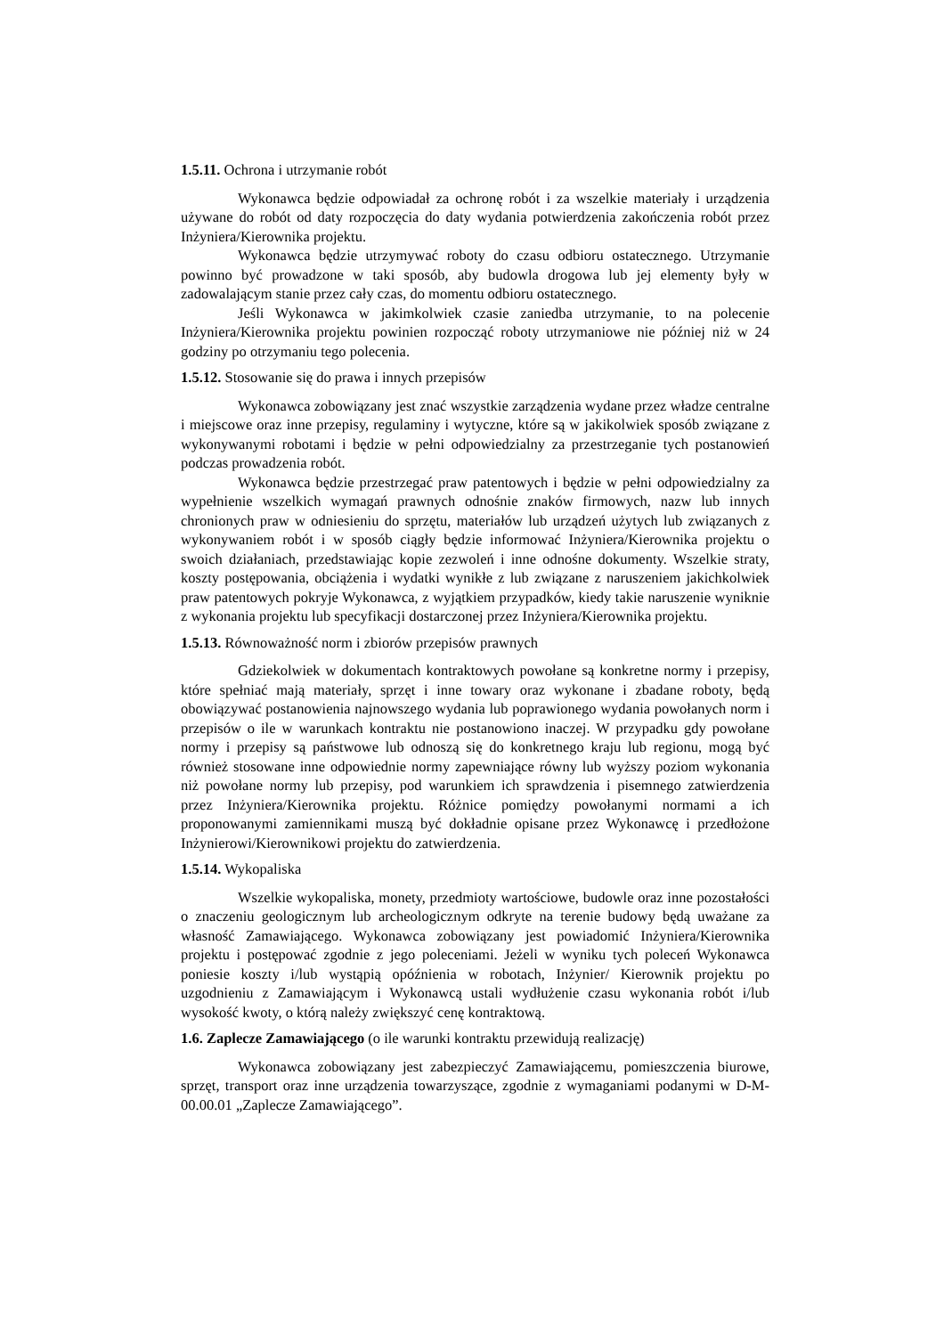1.5.11. Ochrona i utrzymanie robót
Wykonawca będzie odpowiadał za ochronę robót i za wszelkie materiały i urządzenia używane do robót od daty rozpoczęcia do daty wydania potwierdzenia zakończenia robót przez Inżyniera/Kierownika projektu.
Wykonawca będzie utrzymywać roboty do czasu odbioru ostatecznego. Utrzymanie powinno być prowadzone w taki sposób, aby budowla drogowa lub jej elementy były w zadowalającym stanie przez cały czas, do momentu odbioru ostatecznego.
Jeśli Wykonawca w jakimkolwiek czasie zaniedba utrzymanie, to na polecenie Inżyniera/Kierownika projektu powinien rozpocząć roboty utrzymaniowe nie później niż w 24 godziny po otrzymaniu tego polecenia.
1.5.12. Stosowanie się do prawa i innych przepisów
Wykonawca zobowiązany jest znać wszystkie zarządzenia wydane przez władze centralne i miejscowe oraz inne przepisy, regulaminy i wytyczne, które są w jakikolwiek sposób związane z wykonywanymi robotami i będzie w pełni odpowiedzialny za przestrzeganie tych postanowień podczas prowadzenia robót.
Wykonawca będzie przestrzegać praw patentowych i będzie w pełni odpowiedzialny za wypełnienie wszelkich wymagań prawnych odnośnie znaków firmowych, nazw lub innych chronionych praw w odniesieniu do sprzętu, materiałów lub urządzeń użytych lub związanych z wykonywaniem robót i w sposób ciągły będzie informować Inżyniera/Kierownika projektu o swoich działaniach, przedstawiając kopie zezwoleń i inne odnośne dokumenty. Wszelkie straty, koszty postępowania, obciążenia i wydatki wynikłe z lub związane z naruszeniem jakichkolwiek praw patentowych pokryje Wykonawca, z wyjątkiem przypadków, kiedy takie naruszenie wyniknie z wykonania projektu lub specyfikacji dostarczonej przez Inżyniera/Kierownika projektu.
1.5.13. Równoważność norm i zbiorów przepisów prawnych
Gdziekolwiek w dokumentach kontraktowych powołane są konkretne normy i przepisy, które spełniać mają materiały, sprzęt i inne towary oraz wykonane i zbadane roboty, będą obowiązywać postanowienia najnowszego wydania lub poprawionego wydania powołanych norm i przepisów o ile w warunkach kontraktu nie postanowiono inaczej. W przypadku gdy powołane normy i przepisy są państwowe lub odnoszą się do konkretnego kraju lub regionu, mogą być również stosowane inne odpowiednie normy zapewniające równy lub wyższy poziom wykonania niż powołane normy lub przepisy, pod warunkiem ich sprawdzenia i pisemnego zatwierdzenia przez Inżyniera/Kierownika projektu. Różnice pomiędzy powołanymi normami a ich proponowanymi zamiennikami muszą być dokładnie opisane przez Wykonawcę i przedłożone Inżynierowi/Kierownikowi projektu do zatwierdzenia.
1.5.14. Wykopaliska
Wszelkie wykopaliska, monety, przedmioty wartościowe, budowle oraz inne pozostałości o znaczeniu geologicznym lub archeologicznym odkryte na terenie budowy będą uważane za własność Zamawiającego. Wykonawca zobowiązany jest powiadomić Inżyniera/Kierownika projektu i postępować zgodnie z jego poleceniami. Jeżeli w wyniku tych poleceń Wykonawca poniesie koszty i/lub wystąpią opóźnienia w robotach, Inżynier/ Kierownik projektu po uzgodnieniu z Zamawiającym i Wykonawcą ustali wydłużenie czasu wykonania robót i/lub wysokość kwoty, o którą należy zwiększyć cenę kontraktową.
1.6. Zaplecze Zamawiającego (o ile warunki kontraktu przewidują realizację)
Wykonawca zobowiązany jest zabezpieczyć Zamawiającemu, pomieszczenia biurowe, sprzęt, transport oraz inne urządzenia towarzyszące, zgodnie z wymaganiami podanymi w D-M-00.00.01 „Zaplecze Zamawiającego”.